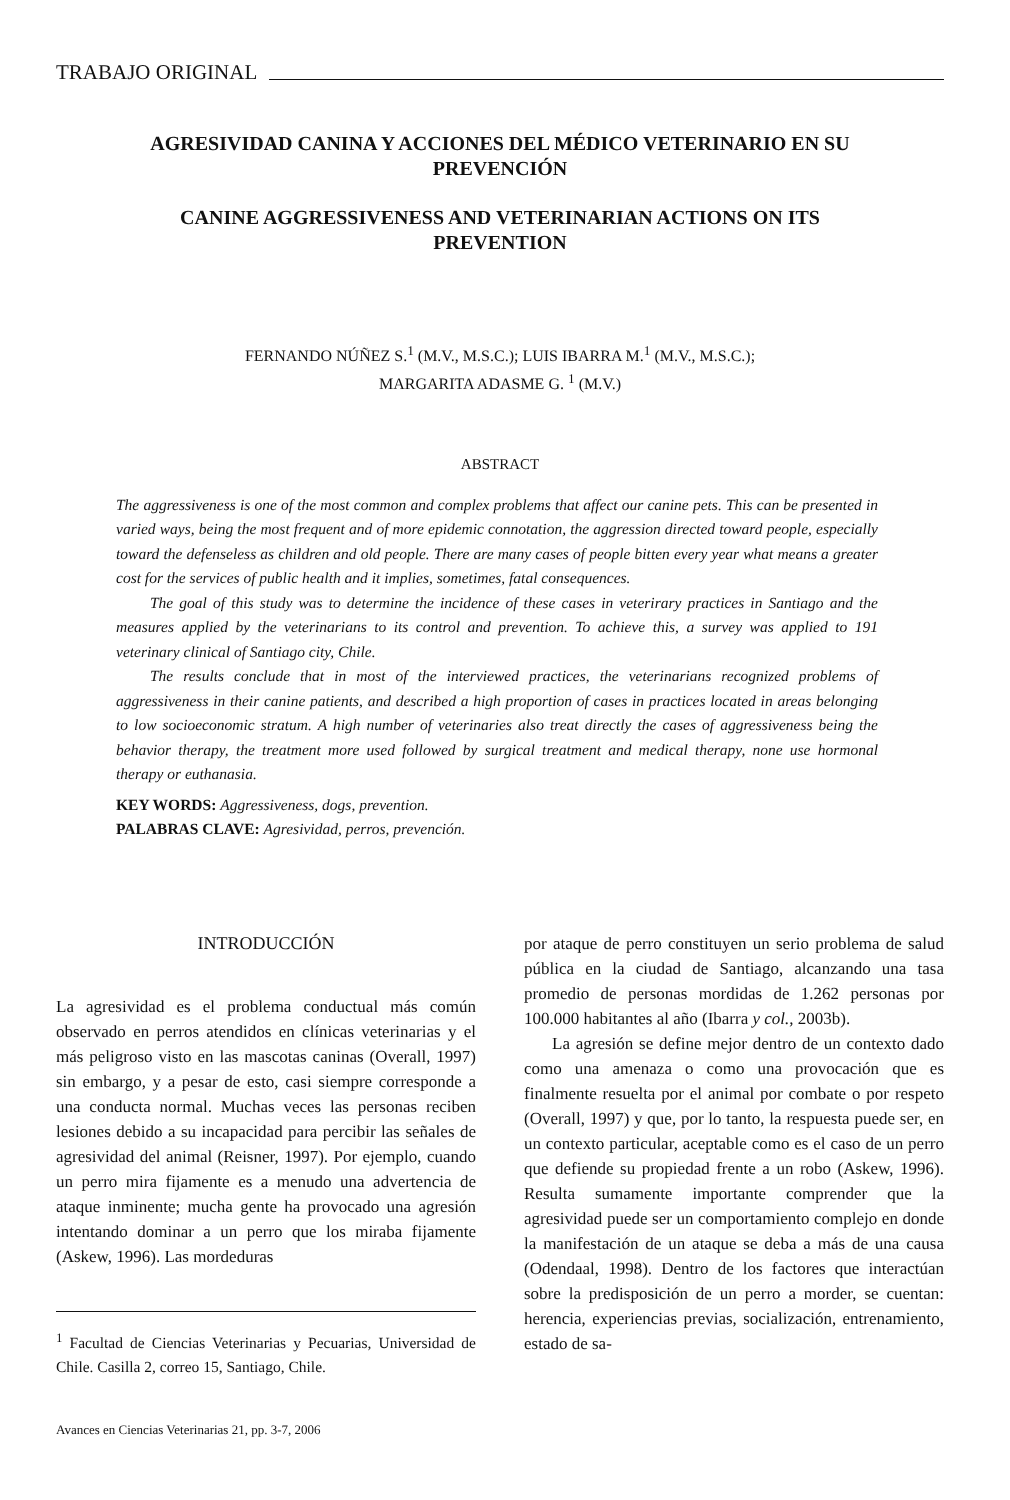TRABAJO ORIGINAL
AGRESIVIDAD CANINA Y ACCIONES DEL MÉDICO VETERINARIO EN SU PREVENCIÓN
CANINE AGGRESSIVENESS AND VETERINARIAN ACTIONS ON ITS PREVENTION
FERNANDO NÚÑEZ S.<sup>1</sup> (M.V., M.S.C.); LUIS IBARRA M.<sup>1</sup> (M.V., M.S.C.);
MARGARITA ADASME G. <sup>1</sup> (M.V.)
ABSTRACT
The aggressiveness is one of the most common and complex problems that affect our canine pets. This can be presented in varied ways, being the most frequent and of more epidemic connotation, the aggression directed toward people, especially toward the defenseless as children and old people. There are many cases of people bitten every year what means a greater cost for the services of public health and it implies, sometimes, fatal consequences.
The goal of this study was to determine the incidence of these cases in veterirary practices in Santiago and the measures applied by the veterinarians to its control and prevention. To achieve this, a survey was applied to 191 veterinary clinical of Santiago city, Chile.
The results conclude that in most of the interviewed practices, the veterinarians recognized problems of aggressiveness in their canine patients, and described a high proportion of cases in practices located in areas belonging to low socioeconomic stratum. A high number of veterinaries also treat directly the cases of aggressiveness being the behavior therapy, the treatment more used followed by surgical treatment and medical therapy, none use hormonal therapy or euthanasia.
KEY WORDS: Aggressiveness, dogs, prevention.
PALABRAS CLAVE: Agresividad, perros, prevención.
INTRODUCCIÓN
La agresividad es el problema conductual más común observado en perros atendidos en clínicas veterinarias y el más peligroso visto en las mascotas caninas (Overall, 1997) sin embargo, y a pesar de esto, casi siempre corresponde a una conducta normal. Muchas veces las personas reciben lesiones debido a su incapacidad para percibir las señales de agresividad del animal (Reisner, 1997). Por ejemplo, cuando un perro mira fijamente es a menudo una advertencia de ataque inminente; mucha gente ha provocado una agresión intentando dominar a un perro que los miraba fijamente (Askew, 1996). Las mordeduras
<sup>1</sup> Facultad de Ciencias Veterinarias y Pecuarias, Universidad de Chile. Casilla 2, correo 15, Santiago, Chile.
Avances en Ciencias Veterinarias 21, pp. 3-7, 2006
por ataque de perro constituyen un serio problema de salud pública en la ciudad de Santiago, alcanzando una tasa promedio de personas mordidas de 1.262 personas por 100.000 habitantes al año (Ibarra y col., 2003b).
La agresión se define mejor dentro de un contexto dado como una amenaza o como una provocación que es finalmente resuelta por el animal por combate o por respeto (Overall, 1997) y que, por lo tanto, la respuesta puede ser, en un contexto particular, aceptable como es el caso de un perro que defiende su propiedad frente a un robo (Askew, 1996). Resulta sumamente importante comprender que la agresividad puede ser un comportamiento complejo en donde la manifestación de un ataque se deba a más de una causa (Odendaal, 1998). Dentro de los factores que interactúan sobre la predisposición de un perro a morder, se cuentan: herencia, experiencias previas, socialización, entrenamiento, estado de sa-